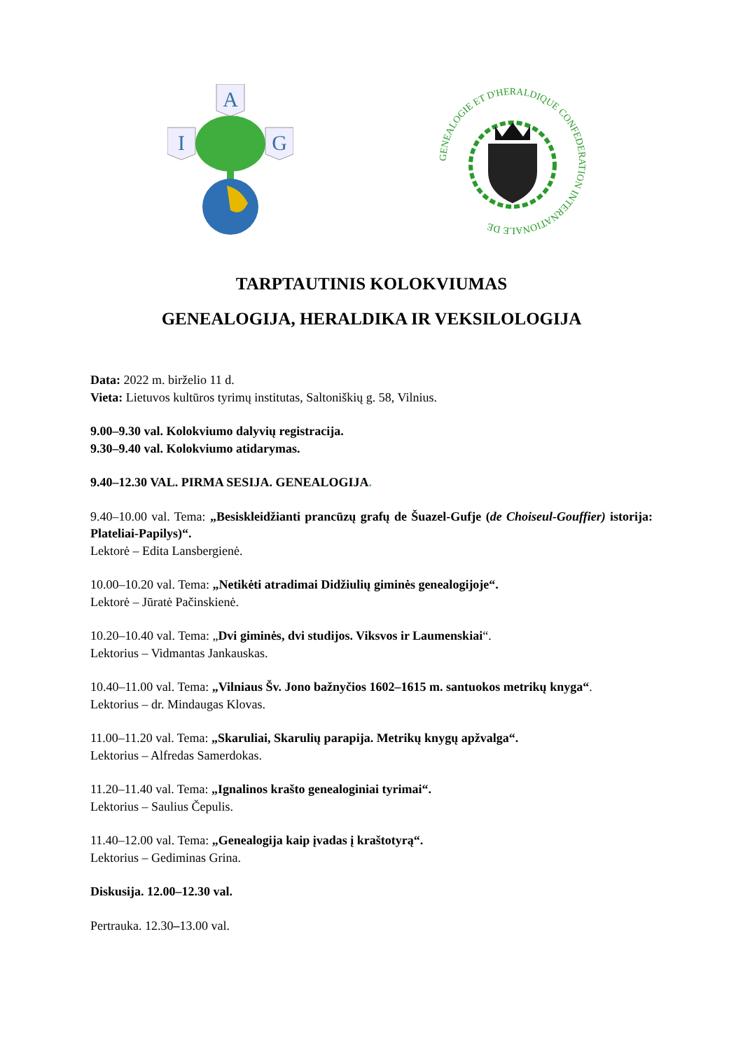A
I
G
GENEALOGIE ET D'HERALDIQUE CONFEDERATION INTERNATIONALE DE
TARPTAUTINIS KOLOKVIUMAS
GENEALOGIJA, HERALDIKA IR VEKSILOLOGIJA
Data: 2022 m. birželio 11 d.
Vieta: Lietuvos kultūros tyrimų institutas, Saltoniškių g. 58, Vilnius.
9.00–9.30 val. Kolokviumo dalyvių registracija.
9.30–9.40 val. Kolokviumo atidarymas.
9.40–12.30 VAL. PIRMA SESIJA. GENEALOGIJA.
9.40–10.00 val. Tema: „Besiskleidžianti prancūzų grafų de Šuazel-Gufje (de Choiseul-Gouffier) istorija: Plateliai-Papilys)“.
Lektorė – Edita Lansbergienė.
10.00–10.20 val. Tema: „Netikėti atradimai Didžiulių giminės genealogijoje“.
Lektorė – Jūratė Pačinskienė.
10.20–10.40 val. Tema: „Dvi giminės, dvi studijos. Viksvos ir Laumenskiai“.
Lektorius – Vidmantas Jankauskas.
10.40–11.00 val. Tema: „Vilniaus Šv. Jono bažnyčios 1602–1615 m. santuokos metrikų knyga“.
Lektorius – dr. Mindaugas Klovas.
11.00–11.20 val. Tema: „Skaruliai, Skarulių parapija. Metrikų knygų apžvalga“.
Lektorius – Alfredas Samerdokas.
11.20–11.40 val. Tema: „Ignalinos krašto genealoginiai tyrimai“.
Lektorius – Saulius Čepulis.
11.40–12.00 val. Tema: „Genealogija kaip įvadas į kraštotyrą“.
Lektorius – Gediminas Grina.
Diskusija. 12.00–12.30 val.
Pertrauka. 12.30–13.00 val.